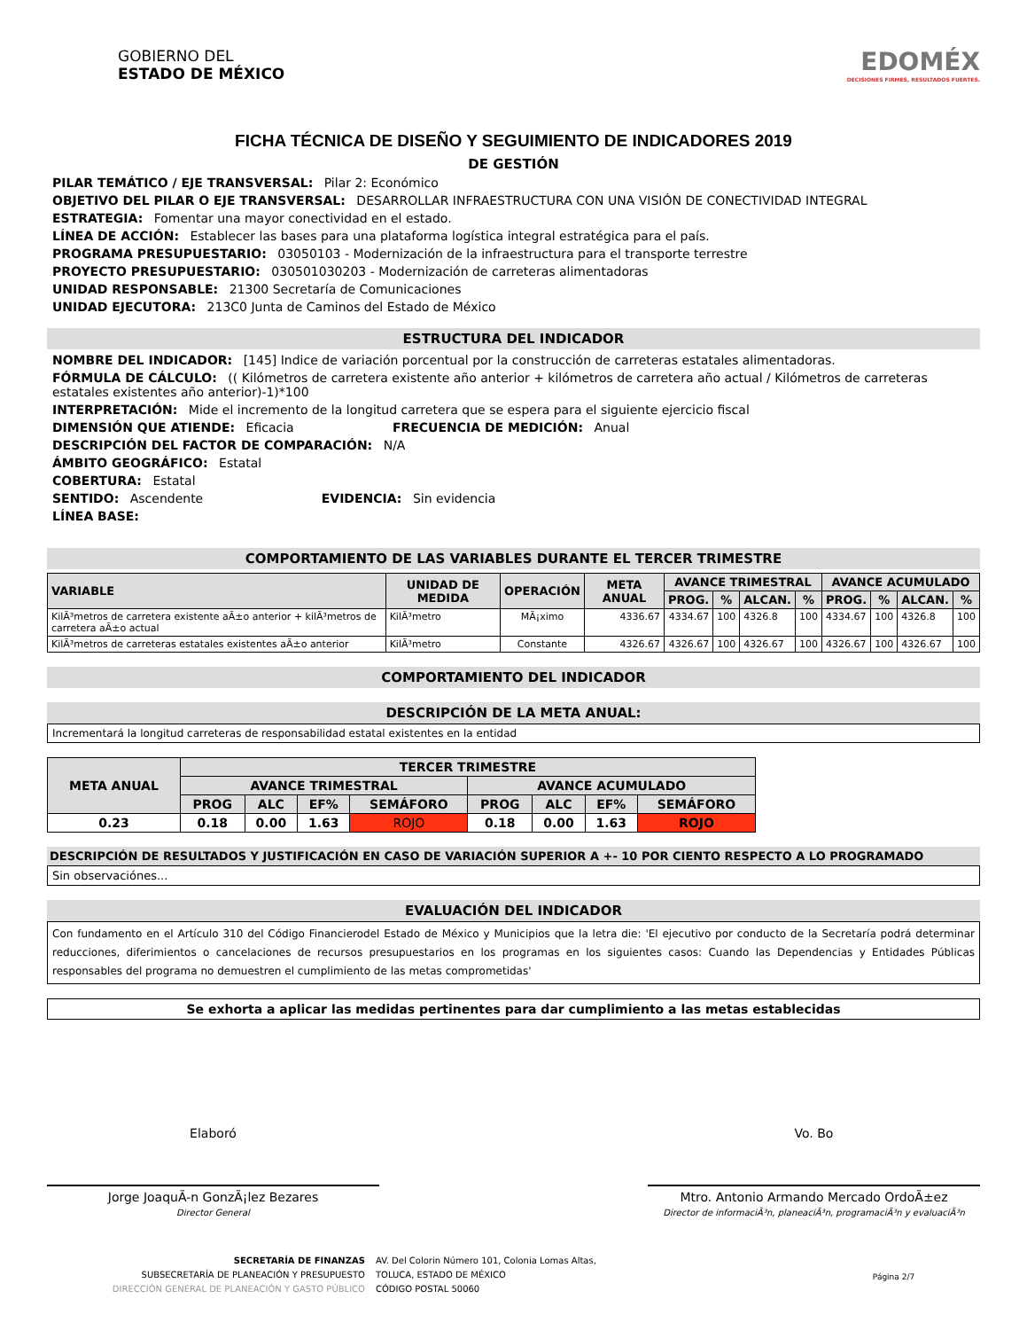GOBIERNO DEL
ESTADO DE MÉXICO
EDOMÉX
DECISIONES FIRMES, RESULTADOS FUERTES.
FICHA TÉCNICA DE DISEÑO Y SEGUIMIENTO DE INDICADORES 2019
DE GESTIÓN
PILAR TEMÁTICO / EJE TRANSVERSAL: Pilar 2: Económico
OBJETIVO DEL PILAR O EJE TRANSVERSAL: DESARROLLAR INFRAESTRUCTURA CON UNA VISIÓN DE CONECTIVIDAD INTEGRAL
ESTRATEGIA: Fomentar una mayor conectividad en el estado.
LÍNEA DE ACCIÓN: Establecer las bases para una plataforma logística integral estratégica para el país.
PROGRAMA PRESUPUESTARIO: 03050103 - Modernización de la infraestructura para el transporte terrestre
PROYECTO PRESUPUESTARIO: 030501030203 - Modernización de carreteras alimentadoras
UNIDAD RESPONSABLE: 21300 Secretaría de Comunicaciones
UNIDAD EJECUTORA: 213C0 Junta de Caminos del Estado de México
ESTRUCTURA DEL INDICADOR
NOMBRE DEL INDICADOR: [145] Indice de variación porcentual por la construcción de carreteras estatales alimentadoras.
FÓRMULA DE CÁLCULO: (( Kilómetros de carretera existente año anterior + kilómetros de carretera año actual / Kilómetros de carreteras estatales existentes año anterior)-1)*100
INTERPRETACIÓN: Mide el incremento de la longitud carretera que se espera para el siguiente ejercicio fiscal
DIMENSIÓN QUE ATIENDE: Eficacia FRECUENCIA DE MEDICIÓN: Anual
DESCRIPCIÓN DEL FACTOR DE COMPARACIÓN: N/A
ÁMBITO GEOGRÁFICO: Estatal
COBERTURA: Estatal
SENTIDO: Ascendente EVIDENCIA: Sin evidencia
LÍNEA BASE:
COMPORTAMIENTO DE LAS VARIABLES DURANTE EL TERCER TRIMESTRE
| VARIABLE | UNIDAD DE MEDIDA | OPERACIÓN | META ANUAL | AVANCE TRIMESTRAL | | | | AVANCE ACUMULADO | | | |
| --- | --- | --- | --- | --- | --- | --- | --- | --- | --- | --- | --- |
| | | | | PROG. | % | ALCAN. | % | PROG. | % | ALCAN. | % |
| KilÃ³metros de carretera existente aÃ±o anterior + kilÃ³metros de carretera aÃ±o actual | KilÃ³metro | MÃ¡ximo | 4336.67 | 4334.67 | 100 | 4326.8 | 100 | 4334.67 | 100 | 4326.8 | 100 |
| KilÃ³metros de carreteras estatales existentes aÃ±o anterior | KilÃ³metro | Constante | 4326.67 | 4326.67 | 100 | 4326.67 | 100 | 4326.67 | 100 | 4326.67 | 100 |
COMPORTAMIENTO DEL INDICADOR
DESCRIPCIÓN DE LA META ANUAL:
Incrementará la longitud carreteras de responsabilidad estatal existentes en la entidad
| META ANUAL | TERCER TRIMESTRE | | | | | | | |
| --- | --- | --- | --- | --- | --- | --- | --- | --- |
| | AVANCE TRIMESTRAL | | | | AVANCE ACUMULADO | | | |
| | PROG | ALC | EF% | SEMÁFORO | PROG | ALC | EF% | SEMÁFORO |
| 0.23 | 0.18 | 0.00 | 1.63 | ROJO | 0.18 | 0.00 | 1.63 | ROJO |
DESCRIPCIÓN DE RESULTADOS Y JUSTIFICACIÓN EN CASO DE VARIACIÓN SUPERIOR A +- 10 POR CIENTO RESPECTO A LO PROGRAMADO
Sin observaciónes...
EVALUACIÓN DEL INDICADOR
Con fundamento en el Artículo 310 del Código Financierodel Estado de México y Municipios que la letra die: 'El ejecutivo por conducto de la Secretaría podrá determinar reducciones, diferimientos o cancelaciones de recursos presupuestarios en los programas en los siguientes casos: Cuando las Dependencias y Entidades Públicas responsables del programa no demuestren el cumplimiento de las metas comprometidas'
Se exhorta a aplicar las medidas pertinentes para dar cumplimiento a las metas establecidas
Elaboró
Jorge JoaquÃ-n GonzÃ¡lez Bezares
Director General
Vo. Bo
Mtro. Antonio Armando Mercado OrdoÃ±ez
Director de informaciÃ³n, planeaciÃ³n, programaciÃ³n y evaluaciÃ³n
SECRETARÍA DE FINANZAS
SUBSECRETARÍA DE PLANEACIÓN Y PRESUPUESTO
DIRECCIÓN GENERAL DE PLANEACIÓN Y GASTO PÚBLICO
AV. Del Colorin Número 101, Colonia Lomas Altas,
TOLUCA, ESTADO DE MÉXICO
CÓDIGO POSTAL 50060
Página 2/7